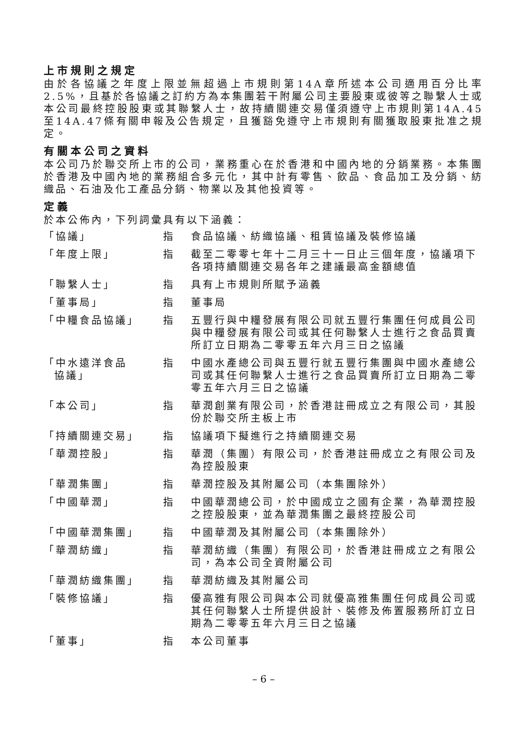上市規則之規定
由於各協議之年度上限並無超過上市規則第14A章所述本公司適用百分比率2.5%，且基於各協議之訂約方為本集團若干附屬公司主要股東或彼等之聯繫人士或本公司最終控股股東或其聯繫人士，故持續關連交易僅須遵守上市規則第14A.45至14A.47條有關申報及公告規定，且獲豁免遵守上市規則有關獲取股東批准之規定。
有關本公司之資料
本公司乃於聯交所上市的公司，業務重心在於香港和中國內地的分銷業務。本集團於香港及中國內地的業務組合多元化，其中計有零售、飲品、食品加工及分銷、紡織品、石油及化工產品分銷、物業以及其他投資等。
定義
於本公佈內，下列詞彙具有以下涵義：
| 「協議」 | 指 | 食品協議、紡織協議、租賃協議及裝修協議 |
| 「年度上限」 | 指 | 截至二零零七年十二月三十一日止三個年度，協議項下各項持續關連交易各年之建議最高金額總值 |
| 「聯繫人士」 | 指 | 具有上市規則所賦予涵義 |
| 「董事局」 | 指 | 董事局 |
| 「中糧食品協議」 | 指 | 五豐行與中糧發展有限公司就五豐行集團任何成員公司與中糧發展有限公司或其任何聯繫人士進行之食品買賣所訂立日期為二零零五年六月三日之協議 |
| 「中水遠洋食品 協議」 | 指 | 中國水產總公司與五豐行就五豐行集團與中國水產總公司或其任何聯繫人士進行之食品買賣所訂立日期為二零零五年六月三日之協議 |
| 「本公司」 | 指 | 華潤創業有限公司，於香港註冊成立之有限公司，其股份於聯交所主板上市 |
| 「持續關連交易」 | 指 | 協議項下擬進行之持續關連交易 |
| 「華潤控股」 | 指 | 華潤（集團）有限公司，於香港註冊成立之有限公司及為控股股東 |
| 「華潤集團」 | 指 | 華潤控股及其附屬公司（本集團除外） |
| 「中國華潤」 | 指 | 中國華潤總公司，於中國成立之國有企業，為華潤控股之控股股東，並為華潤集團之最終控股公司 |
| 「中國華潤集團」 | 指 | 中國華潤及其附屬公司（本集團除外） |
| 「華潤紡織」 | 指 | 華潤紡織（集團）有限公司，於香港註冊成立之有限公司，為本公司全資附屬公司 |
| 「華潤紡織集團」 | 指 | 華潤紡織及其附屬公司 |
| 「裝修協議」 | 指 | 優高雅有限公司與本公司就優高雅集團任何成員公司或其任何聯繫人士所提供設計、裝修及佈置服務所訂立日期為二零零五年六月三日之協議 |
| 「董事」 | 指 | 本公司董事 |
– 6 –